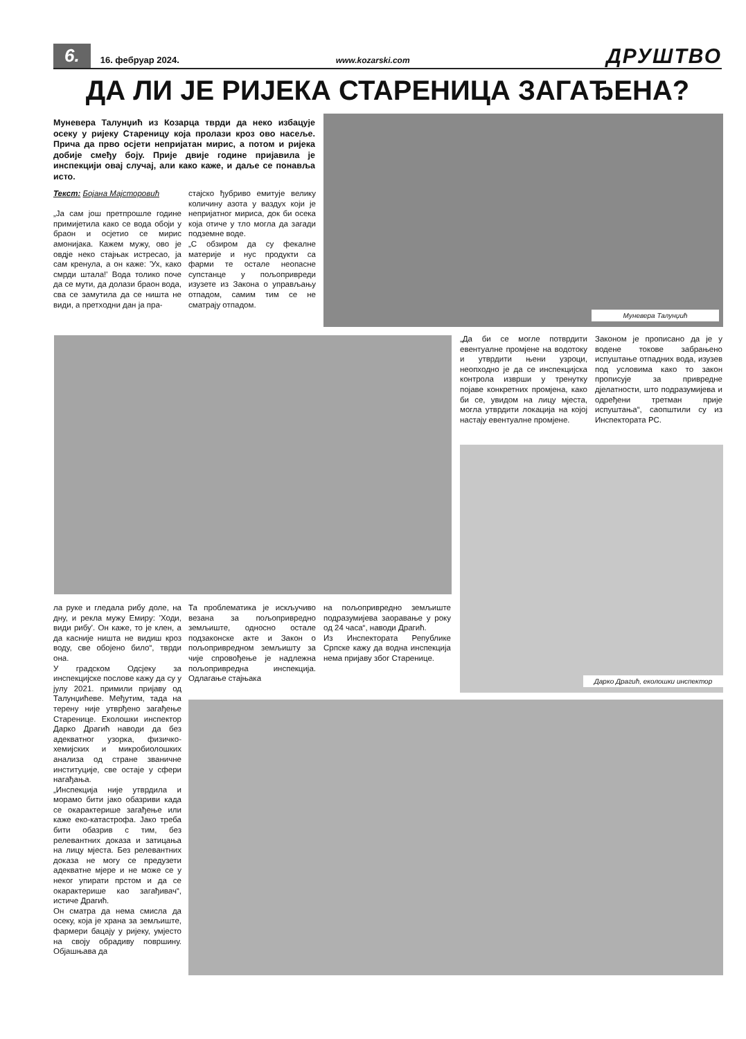6. 16. фебруар 2024. www.kozarski.com ДРУШТВО
ДА ЛИ ЈЕ РИЈЕКА СТАРЕНИЦА ЗАГАЂЕНА?
Муневера Талунџић из Козарца тврди да неко избацује осеку у ријеку Стареницу која пролази кроз ово насеље. Прича да прво осјети непријатан мирис, а потом и ријека добије смеђу боју. Прије двије године пријавила је инспекцији овај случај, али како каже, и даље се понавља исто.
Текст: Бојана Мајсторовић
„Ја сам још претпрошле године примијетила како се вода обоји у браон и осјетио се мирис амонијака. Кажем мужу, ово је овдје неко стајњак истресао, ја сам кренула, а он каже: 'Ух, како смрди штала!' Вода толико поче да се мути, да долази браон вода, сва се замутила да се ништа не види, а претходни дан ја пра-
стајско ђубриво емитује велику количину азота у ваздух који је непријатног мириса, док би осека која отиче у тло могла да загади подземне воде.
„С обзиром да су фекалне материје и нус продукти са фарми те остале неопасне супстанце у пољопривреди изузете из Закона о управљању отпадом, самим тим се не сматрају отпадом.
Муневера Талунџић
„Да би се могле потврдити евентуалне промјене на водотоку и утврдити њени узроци, неопходно је да се инспекцијска контрола изврши у тренутку појаве конкретних промјена, како би се, увидом на лицу мјеста, могла утврдити локација на којој настају евентуалне промјене.
Законом је прописано да је у водене токове забрањено испуштање отпадних вода, изузев под условима како то закон прописује за привредне дјелатности, што подразумијева и одређени третман прије испуштања“, саопштили су из Инспектората РС.
Дарко Драгић, еколошки инспектор
ла руке и гледала рибу доле, на дну, и рекла мужу Емиру: 'Ходи, види рибу'. Он каже, то је клен, а да касније ништа не видиш кроз воду, све обојено било“, тврди она.
У градском Одсјеку за инспекцијске послове кажу да су у јулу 2021. примили пријаву од Талунџићеве. Међутим, тада на терену није утврђено загађење Старенице. Еколошки инспектор Дарко Драгић наводи да без адекватног узорка, физичко-хемијских и микробиолошких анализа од стране званичне институције, све остаје у сфери нагађања.
„Инспекција није утврдила и морамо бити јако обазриви када се окарактерише загађење или каже еко-катастрофа. Јако треба бити обазрив с тим, без релевантних доказа и затицања на лицу мјеста. Без релевантних доказа не могу се предузети адекватне мјере и не може се у неког упирати прстом и да се окарактерише као загађивач“, истиче Драгић.
Он сматра да нема смисла да осеку, која је храна за земљиште, фармери бацају у ријеку, умјесто на своју обрадиву површину. Објашњава да
Та проблематика је искључиво везана за пољопривредно земљиште, односно остале подзаконске акте и Закон о пољопривредном земљишту за чије спровођење је надлежна пољопривредна инспекција. Одлагање стајњака
на пољопривредно земљиште подразумијева заоравање у року од 24 часа“, наводи Драгић.
Из Инспектората Републике Српске кажу да водна инспекција нема пријаву због Старенице.